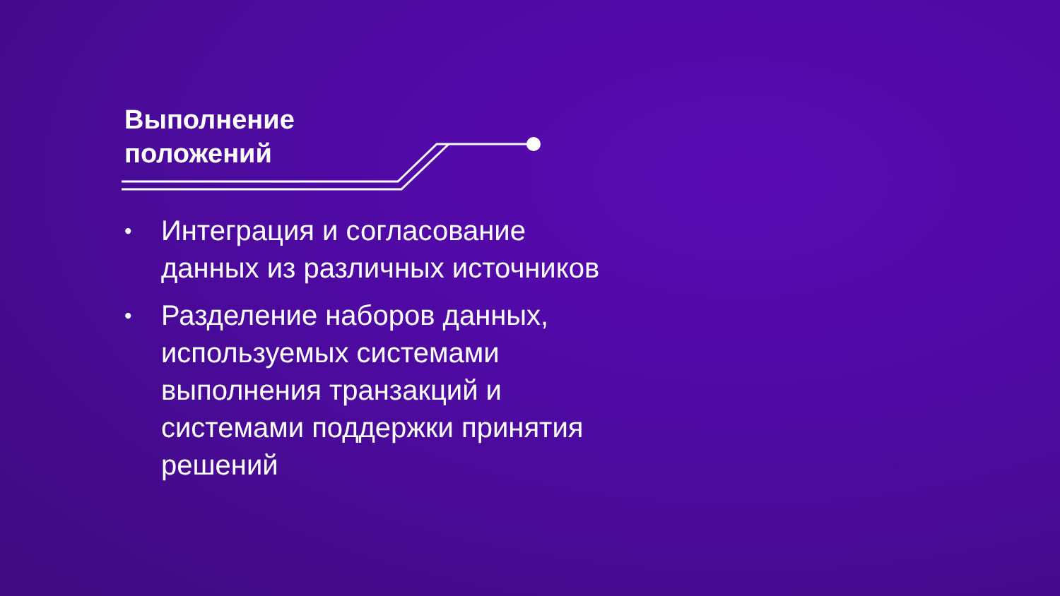Выполнение
положений
• Интеграция и согласование данных из различных источников
• Разделение наборов данных, используемых системами выполнения транзакций и системами поддержки принятия решений